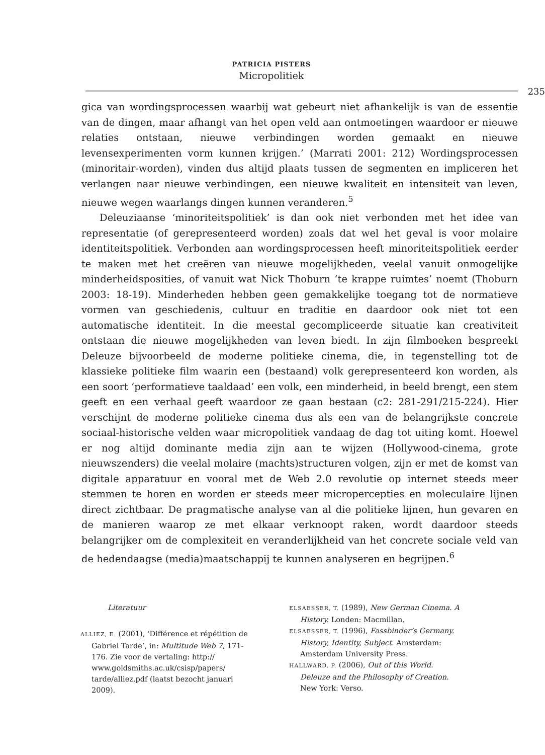PATRICIA PISTERS
Micropolitiek
235
gica van wordingsprocessen waarbij wat gebeurt niet afhankelijk is van de essentie van de dingen, maar afhangt van het open veld aan ontmoetingen waardoor er nieuwe relaties ontstaan, nieuwe verbindingen worden gemaakt en nieuwe levensexperimenten vorm kunnen krijgen.’ (Marrati 2001: 212) Wordingsprocessen (minoritair-worden), vinden dus altijd plaats tussen de segmenten en impliceren het verlangen naar nieuwe verbindingen, een nieuwe kwaliteit en intensiteit van leven, nieuwe wegen waarlangs dingen kunnen veranderen.<sup>5</sup>
Deleuziaanse ‘minoriteitspolitiek’ is dan ook niet verbonden met het idee van representatie (of gerepresenteerd worden) zoals dat wel het geval is voor molaire identiteitspolitiek. Verbonden aan wordingsprocessen heeft minoriteitspolitiek eerder te maken met het creëren van nieuwe mogelijkheden, veelal vanuit onmogelijke minderheidsposities, of vanuit wat Nick Thoburn ‘te krappe ruimtes’ noemt (Thoburn 2003: 18-19). Minderheden hebben geen gemakkelijke toegang tot de normatieve vormen van geschiedenis, cultuur en traditie en daardoor ook niet tot een automatische identiteit. In die meestal gecompliceerde situatie kan creativiteit ontstaan die nieuwe mogelijkheden van leven biedt. In zijn filmboeken bespreekt Deleuze bijvoorbeeld de moderne politieke cinema, die, in tegenstelling tot de klassieke politieke film waarin een (bestaand) volk gerepresenteerd kon worden, als een soort ‘performatieve taaldaad’ een volk, een minderheid, in beeld brengt, een stem geeft en een verhaal geeft waardoor ze gaan bestaan (c2: 281-291/215-224). Hier verschijnt de moderne politieke cinema dus als een van de belangrijkste concrete sociaal-historische velden waar micropolitiek vandaag de dag tot uiting komt. Hoewel er nog altijd dominante media zijn aan te wijzen (Hollywood-cinema, grote nieuwszenders) die veelal molaire (machts)structuren volgen, zijn er met de komst van digitale apparatuur en vooral met de Web 2.0 revolutie op internet steeds meer stemmen te horen en worden er steeds meer micropercepties en moleculaire lijnen direct zichtbaar. De pragmatische analyse van al die politieke lijnen, hun gevaren en de manieren waarop ze met elkaar verknoopt raken, wordt daardoor steeds belangrijker om de complexiteit en veranderlijkheid van het concrete sociale veld van de hedendaagse (media)maatschappij te kunnen analyseren en begrijpen.<sup>6</sup>
Literatuur
ALLIEZ, E. (2001), ‘Différence et répétition de Gabriel Tarde’, in: Multitude Web 7, 171-176. Zie voor de vertaling: http:// www.goldsmiths.ac.uk/csisp/papers/ tarde/alliez.pdf (laatst bezocht januari 2009).
ELSAESSER, T. (1989), New German Cinema. A History. Londen: Macmillan.
ELSAESSER, T. (1996), Fassbinder’s Germany. History, Identity, Subject. Amsterdam: Amsterdam University Press.
HALLWARD, P. (2006), Out of this World. Deleuze and the Philosophy of Creation. New York: Verso.